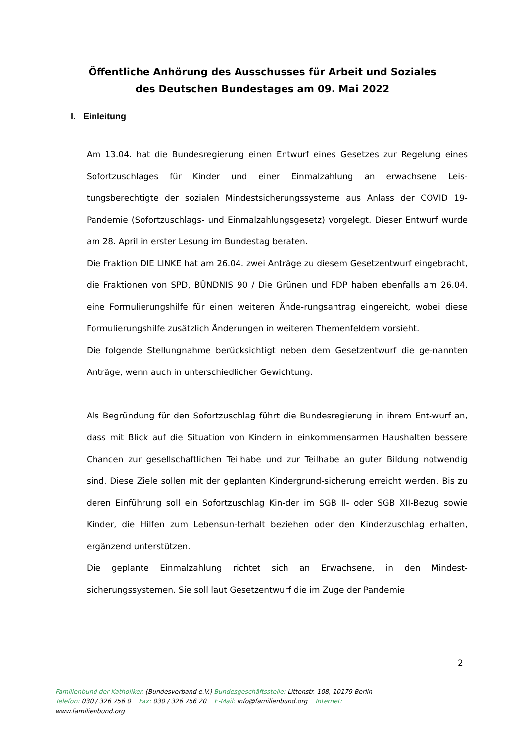Öffentliche Anhörung des Ausschusses für Arbeit und Soziales
des Deutschen Bundestages am 09. Mai 2022
I. Einleitung
Am 13.04. hat die Bundesregierung einen Entwurf eines Gesetzes zur Regelung eines Sofortzuschlages für Kinder und einer Einmalzahlung an erwachsene Leis-tungsberechtigte der sozialen Mindestsicherungssysteme aus Anlass der COVID 19-Pandemie (Sofortzuschlags- und Einmalzahlungsgesetz) vorgelegt. Dieser Entwurf wurde am 28. April in erster Lesung im Bundestag beraten.
Die Fraktion DIE LINKE hat am 26.04. zwei Anträge zu diesem Gesetzentwurf eingebracht, die Fraktionen von SPD, BÜNDNIS 90 / Die Grünen und FDP haben ebenfalls am 26.04. eine Formulierungshilfe für einen weiteren Ände-rungsantrag eingereicht, wobei diese Formulierungshilfe zusätzlich Änderungen in weiteren Themenfeldern vorsieht.
Die folgende Stellungnahme berücksichtigt neben dem Gesetzentwurf die ge-nannten Anträge, wenn auch in unterschiedlicher Gewichtung.
Als Begründung für den Sofortzuschlag führt die Bundesregierung in ihrem Ent-wurf an, dass mit Blick auf die Situation von Kindern in einkommensarmen Haushalten bessere Chancen zur gesellschaftlichen Teilhabe und zur Teilhabe an guter Bildung notwendig sind. Diese Ziele sollen mit der geplanten Kindergrund-sicherung erreicht werden. Bis zu deren Einführung soll ein Sofortzuschlag Kin-der im SGB II- oder SGB XII-Bezug sowie Kinder, die Hilfen zum Lebensun-terhalt beziehen oder den Kinderzuschlag erhalten, ergänzend unterstützen.
Die geplante Einmalzahlung richtet sich an Erwachsene, in den Mindest-sicherungssystemen. Sie soll laut Gesetzentwurf die im Zuge der Pandemie
2
Familienbund der Katholiken (Bundesverband e.V.) Bundesgeschäftsstelle: Littenstr. 108, 10179 Berlin
Telefon: 030 / 326 756 0 Fax: 030 / 326 756 20 E-Mail: info@familienbund.org Internet:
www.familienbund.org